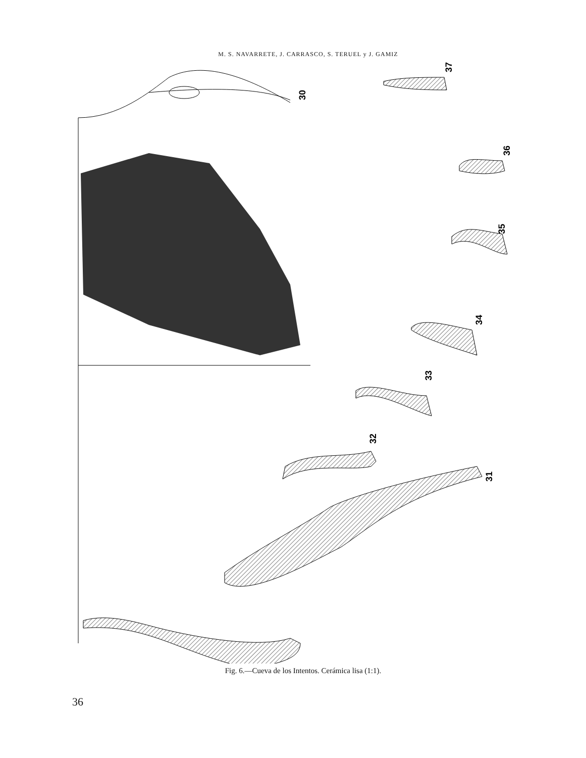M. S. NAVARRETE, J. CARRASCO, S. TERUEL y J. GAMIZ
30
31
32
33
34
35
36
37
Fig. 6.—Cueva de los Intentos. Cerámica lisa (1:1).
36